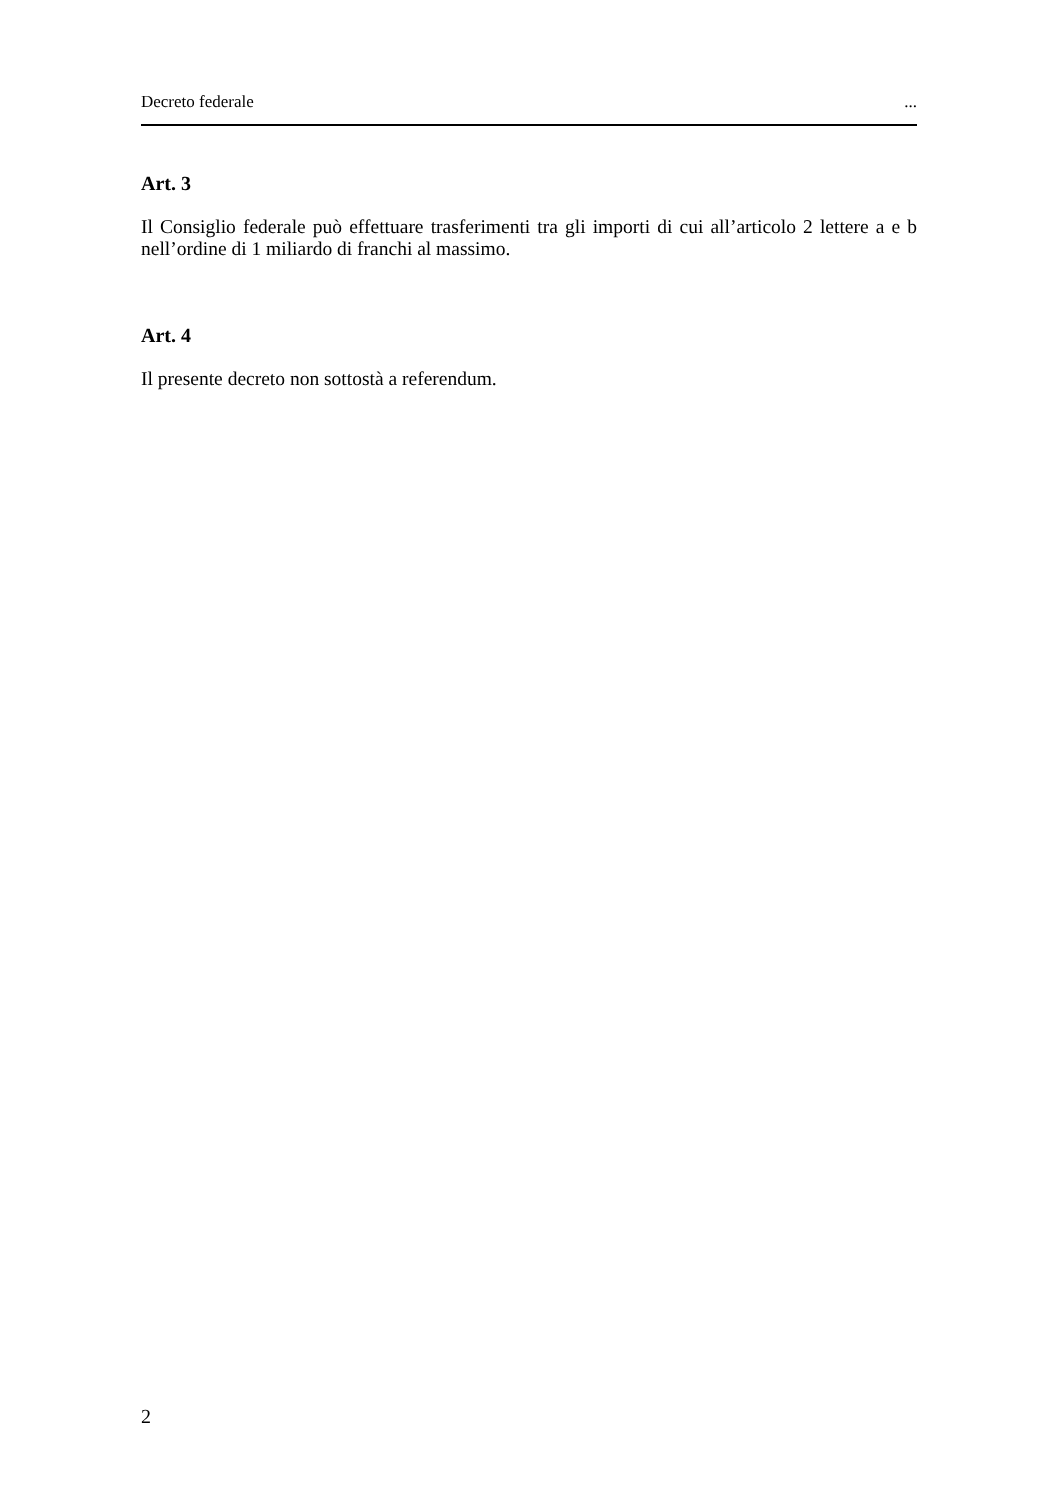Decreto federale ...
Art. 3
Il Consiglio federale può effettuare trasferimenti tra gli importi di cui all’articolo 2 lettere a e b nell’ordine di 1 miliardo di franchi al massimo.
Art. 4
Il presente decreto non sottostà a referendum.
2